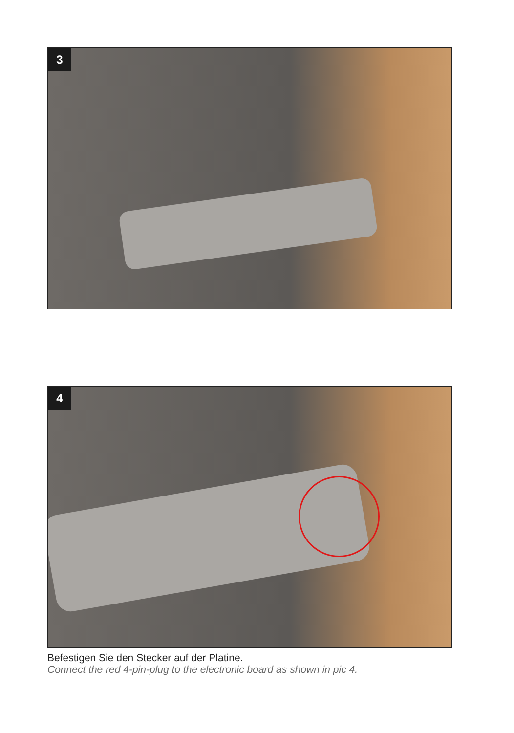3
4
Befestigen Sie den Stecker auf der Platine.
Connect the red 4-pin-plug to the electronic board as shown in pic 4.